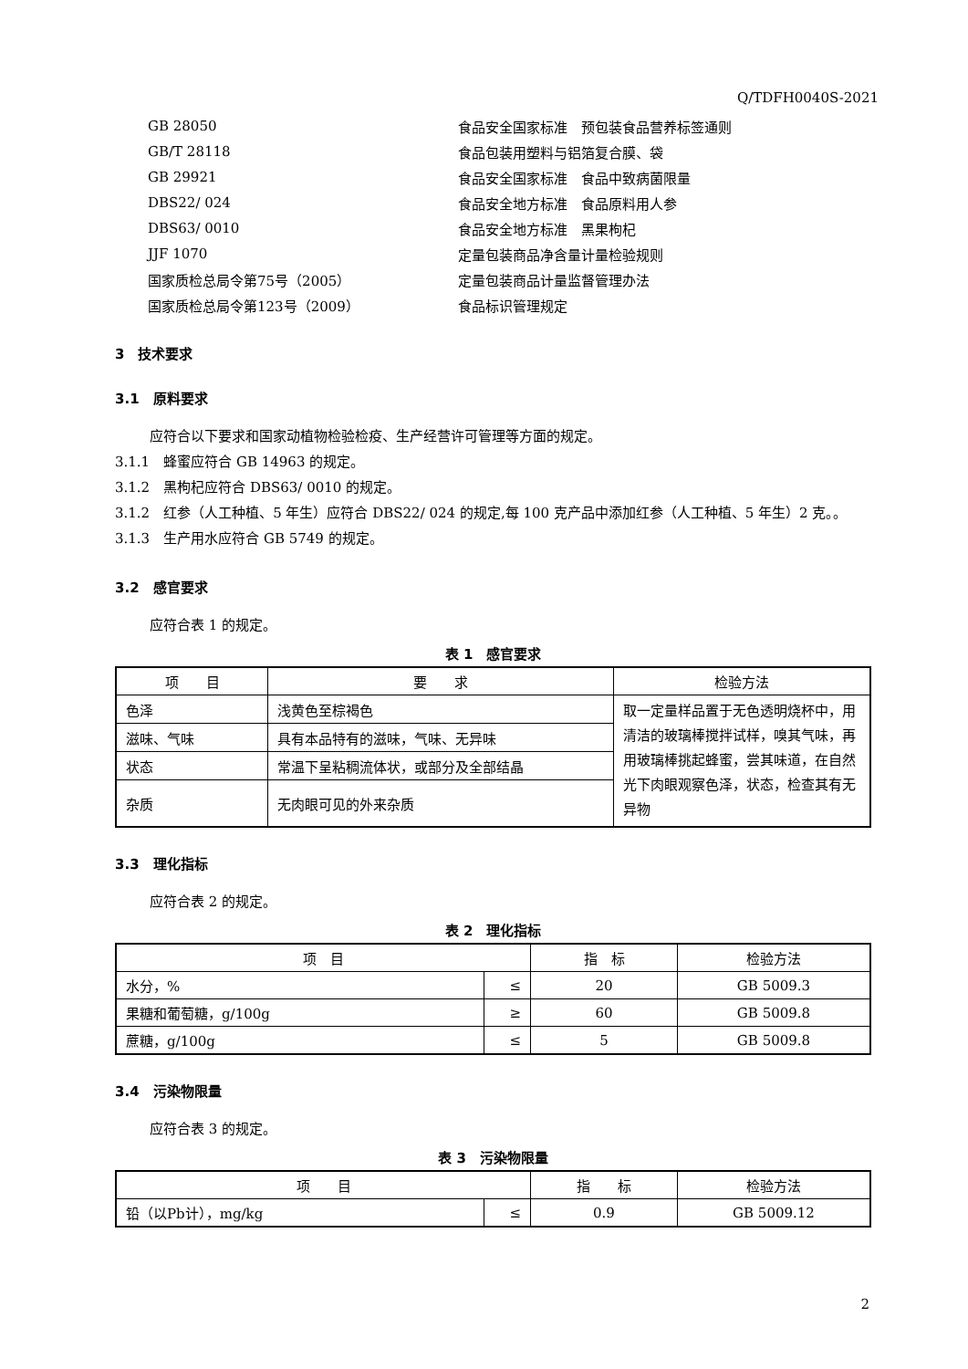Q/TDFH0040S-2021
GB 28050 食品安全国家标准　预包装食品营养标签通则
GB/T 28118 食品包装用塑料与铝箔复合膜、袋
GB 29921 食品安全国家标准　食品中致病菌限量
DBS22/ 024 食品安全地方标准　食品原料用人参
DBS63/ 0010 食品安全地方标准　黑果枸杞
JJF 1070 定量包装商品净含量计量检验规则
国家质检总局令第75号（2005） 定量包装商品计量监督管理办法
国家质检总局令第123号（2009） 食品标识管理规定
3　技术要求
3.1　原料要求
应符合以下要求和国家动植物检验检疫、生产经营许可管理等方面的规定。
3.1.1　蜂蜜应符合 GB 14963 的规定。
3.1.2　黑枸杞应符合 DBS63/ 0010 的规定。
3.1.2　红参（人工种植、5 年生）应符合 DBS22/ 024 的规定,每 100 克产品中添加红参（人工种植、5 年生）2 克。。
3.1.3　生产用水应符合 GB 5749 的规定。
3.2　感官要求
应符合表 1 的规定。
表 1　感官要求
| 项 目 | 要 求 | 检验方法 |
| --- | --- | --- |
| 色泽 | 浅黄色至棕褐色 | 取一定量样品置于无色透明烧杯中，用清洁的玻璃棒搅拌试样，嗅其气味，再用玻璃棒挑起蜂蜜，尝其味道，在自然光下肉眼观察色泽，状态，检查其有无异物 |
| 滋味、气味 | 具有本品特有的滋味，气味、无异味 | |
| 状态 | 常温下呈粘稠流体状，或部分及全部结晶 | |
| 杂质 | 无肉眼可见的外来杂质 | |
3.3　理化指标
应符合表 2 的规定。
表 2　理化指标
| 项 目 | | 指 标 | 检验方法 |
| --- | --- | --- | --- |
| 水分，% | ≤ | 20 | GB 5009.3 |
| 果糖和葡萄糖，g/100g | ≥ | 60 | GB 5009.8 |
| 蔗糖，g/100g | ≤ | 5 | GB 5009.8 |
3.4　污染物限量
应符合表 3 的规定。
表 3　污染物限量
| 项 目 | | 指 标 | 检验方法 |
| --- | --- | --- | --- |
| 铅（以Pb计），mg/kg | ≤ | 0.9 | GB 5009.12 |
2